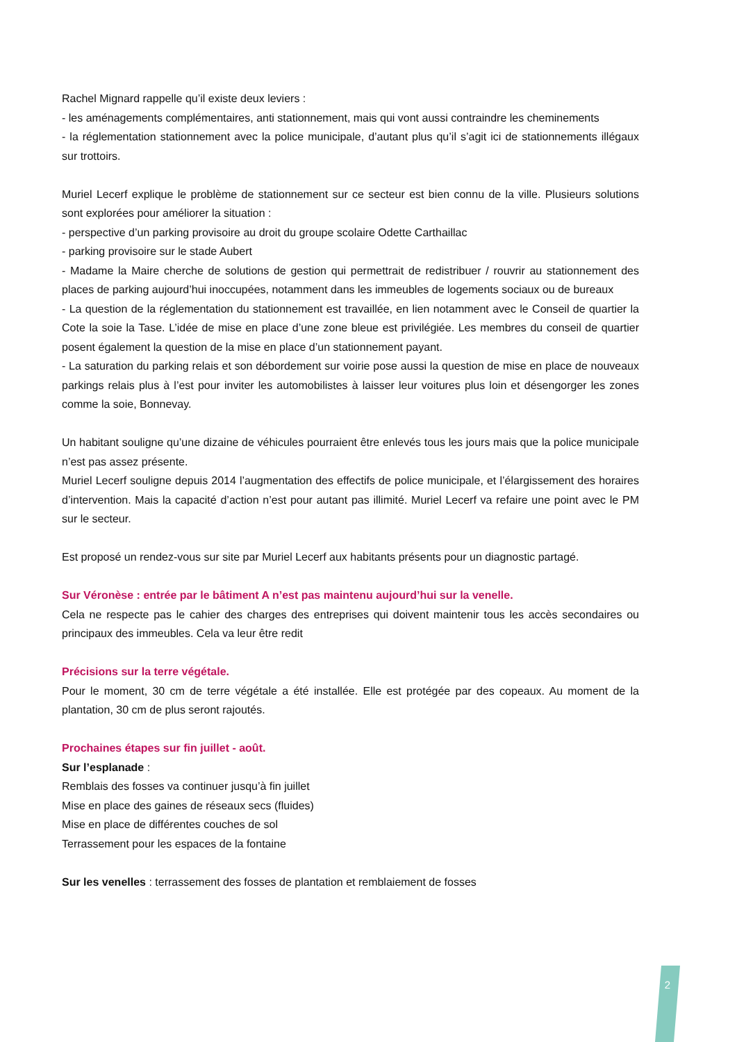Rachel Mignard rappelle qu’il existe deux leviers :
- les aménagements complémentaires, anti stationnement, mais qui vont aussi contraindre les cheminements
- la réglementation stationnement avec la police municipale, d’autant plus qu’il s’agit ici de stationnements illégaux sur trottoirs.
Muriel Lecerf explique le problème de stationnement sur ce secteur est bien connu de la ville. Plusieurs solutions sont explorées pour améliorer la situation :
- perspective d’un parking provisoire au droit du groupe scolaire Odette Carthaillac
- parking provisoire sur le stade Aubert
- Madame la Maire cherche de solutions de gestion qui permettrait de redistribuer / rouvrir au stationnement des places de parking aujourd’hui inoccupées, notamment dans les immeubles de logements sociaux ou de bureaux
- La question de la réglementation du stationnement est travaillée, en lien notamment avec le Conseil de quartier la Cote la soie la Tase. L’idée de mise en place d’une zone bleue est privilégiée. Les membres du conseil de quartier posent également la question de la mise en place d’un stationnement payant.
- La saturation du parking relais et son débordement sur voirie pose aussi la question de mise en place de nouveaux parkings relais plus à l’est pour inviter les automobilistes à laisser leur voitures plus loin et désengorger les zones comme la soie, Bonnevay.
Un habitant souligne qu’une dizaine de véhicules pourraient être enlevés tous les jours mais que la police municipale n’est pas assez présente.
Muriel Lecerf souligne depuis 2014 l’augmentation des effectifs de police municipale, et l’élargissement des horaires d’intervention. Mais la capacité d’action n’est pour autant pas illimité. Muriel Lecerf va refaire une point avec le PM sur le secteur.
Est proposé un rendez-vous sur site par Muriel Lecerf aux habitants présents pour un diagnostic partagé.
Sur Véronèse : entrée par le bâtiment A n’est pas maintenu aujourd’hui sur la venelle.
Cela ne respecte pas le cahier des charges des entreprises qui doivent maintenir tous les accès secondaires ou principaux des immeubles. Cela va leur être redit
Précisions sur la terre végétale.
Pour le moment, 30 cm de terre végétale a été installée. Elle est protégée par des copeaux. Au moment de la plantation, 30 cm de plus seront rajoutés.
Prochaines étapes sur fin juillet - août.
Sur l’esplanade :
Remblais des fosses va continuer jusqu’à fin juillet
Mise en place des gaines de réseaux secs (fluides)
Mise en place de différentes couches de sol
Terrassement pour les espaces de la fontaine
Sur les venelles : terrassement des fosses de plantation et remblaiement de fosses
2